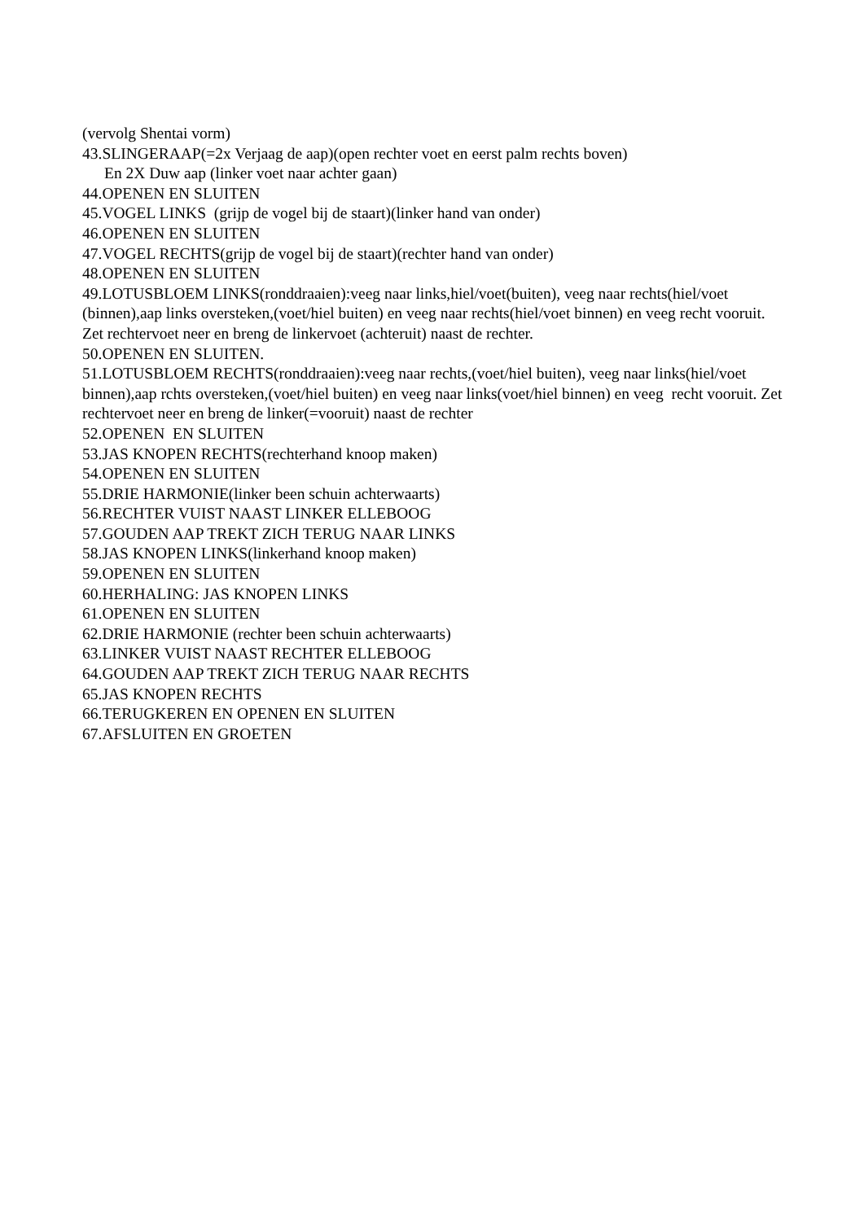(vervolg Shentai vorm)
43.SLINGERAAP(=2x Verjaag de aap)(open rechter voet en eerst palm rechts boven)
En 2X Duw aap (linker voet naar achter gaan)
44.OPENEN EN SLUITEN
45.VOGEL LINKS (grijp de vogel bij de staart)(linker hand van onder)
46.OPENEN EN SLUITEN
47.VOGEL RECHTS(grijp de vogel bij de staart)(rechter hand van onder)
48.OPENEN EN SLUITEN
49.LOTUSBLOEM LINKS(ronddraaien):veeg naar links,hiel/voet(buiten), veeg naar rechts(hiel/voet (binnen),aap links oversteken,(voet/hiel buiten) en veeg naar rechts(hiel/voet binnen) en veeg recht vooruit. Zet rechtervoet neer en breng de linkervoet (achteruit) naast de rechter.
50.OPENEN EN SLUITEN.
51.LOTUSBLOEM RECHTS(ronddraaien):veeg naar rechts,(voet/hiel buiten), veeg naar links(hiel/voet binnen),aap rchts oversteken,(voet/hiel buiten) en veeg naar links(voet/hiel binnen) en veeg recht vooruit. Zet rechtervoet neer en breng de linker(=vooruit) naast de rechter
52.OPENEN EN SLUITEN
53.JAS KNOPEN RECHTS(rechterhand knoop maken)
54.OPENEN EN SLUITEN
55.DRIE HARMONIE(linker been schuin achterwaarts)
56.RECHTER VUIST NAAST LINKER ELLEBOOG
57.GOUDEN AAP TREKT ZICH TERUG NAAR LINKS
58.JAS KNOPEN LINKS(linkerhand knoop maken)
59.OPENEN EN SLUITEN
60.HERHALING: JAS KNOPEN LINKS
61.OPENEN EN SLUITEN
62.DRIE HARMONIE (rechter been schuin achterwaarts)
63.LINKER VUIST NAAST RECHTER ELLEBOOG
64.GOUDEN AAP TREKT ZICH TERUG NAAR RECHTS
65.JAS KNOPEN RECHTS
66.TERUGKEREN EN OPENEN EN SLUITEN
67.AFSLUITEN EN GROETEN